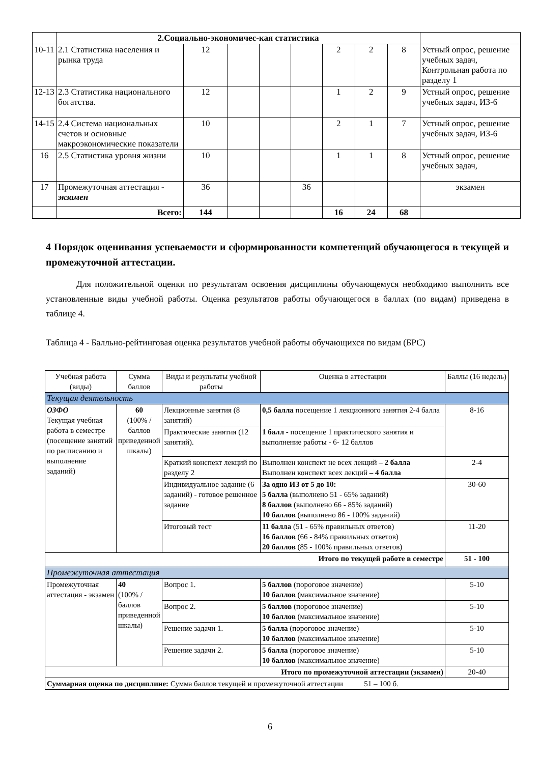| | 2.Социально-экономичес-кая статистика | | | | | | | | |
| 10-11 | 2.1 Статистика населения и рынка труда | 12 | | | | 2 | 2 | 8 | Устный опрос, решение учебных задач, Контрольная работа по разделу 1 |
| 12-13 | 2.3 Статистика национального богатства. | 12 | | | | 1 | 2 | 9 | Устный опрос, решение учебных задач, ИЗ-6 |
| 14-15 | 2.4 Система национальных счетов и основные макроэкономические показатели | 10 | | | | 2 | 1 | 7 | Устный опрос, решение учебных задач, ИЗ-6 |
| 16 | 2.5 Статистика уровня жизни | 10 | | | | 1 | 1 | 8 | Устный опрос, решение учебных задач, |
| 17 | Промежуточная аттестация - экзамен | 36 | | | 36 | | | | экзамен |
| | Всего: | 144 | | | | 16 | 24 | 68 | |
4 Порядок оценивания успеваемости и сформированности компетенций обучающегося в текущей и промежуточной аттестации.
Для положительной оценки по результатам освоения дисциплины обучающемуся необходимо выполнить все установленные виды учебной работы. Оценка результатов работы обучающегося в баллах (по видам) приведена в таблице 4.
Таблица 4 - Балльно-рейтинговая оценка результатов учебной работы обучающихся по видам (БРС)
| Учебная работа (виды) | Сумма баллов | Виды и результаты учебной работы | Оценка в аттестации | Баллы (16 недель) |
| Текущая деятельность | | | | |
| ОЗФО Текущая учебная работа в семестре (посещение занятий по расписанию и выполнение заданий) | 60 (100% /баллов приведенной шкалы) | Лекционные занятия (8 занятий) | 0,5 балла посещение 1 лекционного занятия 2-4 балла | 8-16 |
| | | Практические занятия (12 занятий). | 1 балл - посещение 1 практического занятия и выполнение работы - 6- 12 баллов | |
| | | Краткий конспект лекций по разделу 2 | Выполнен конспект не всех лекций – 2 балла Выполнен конспект всех лекций – 4 балла | 2-4 |
| | | Индивидуальное задание (6 заданий) - готовое решенное задание | За одно ИЗ от 5 до 10: 5 балла (выполнено 51 - 65% заданий) 8 баллов (выполнено 66 - 85% заданий) 10 баллов (выполнено 86 - 100% заданий) | 30-60 |
| | | Итоговый тест | 11 балла (51 - 65% правильных ответов) 16 баллов (66 - 84% правильных ответов) 20 баллов (85 - 100% правильных ответов) | 11-20 |
| Итого по текущей работе в семестре | | | | 51 - 100 |
| Промежуточная аттестация | | | | |
| Промежуточная аттестация - экзамен | 40 (100% /баллов приведенной шкалы) | Вопрос 1. | 5 баллов (пороговое значение) 10 баллов (максимальное значение) | 5-10 |
| | | Вопрос 2. | 5 баллов (пороговое значение) 10 баллов (максимальное значение) | 5-10 |
| | | Решение задачи 1. | 5 балла (пороговое значение) 10 баллов (максимальное значение) | 5-10 |
| | | Решение задачи 2. | 5 балла (пороговое значение) 10 баллов (максимальное значение) | 5-10 |
| Итого по промежуточной аттестации (экзамен) | | | | 20-40 |
| Суммарная оценка по дисциплине: Сумма баллов текущей и промежуточной аттестации 51 – 100 б. | | | | |
6